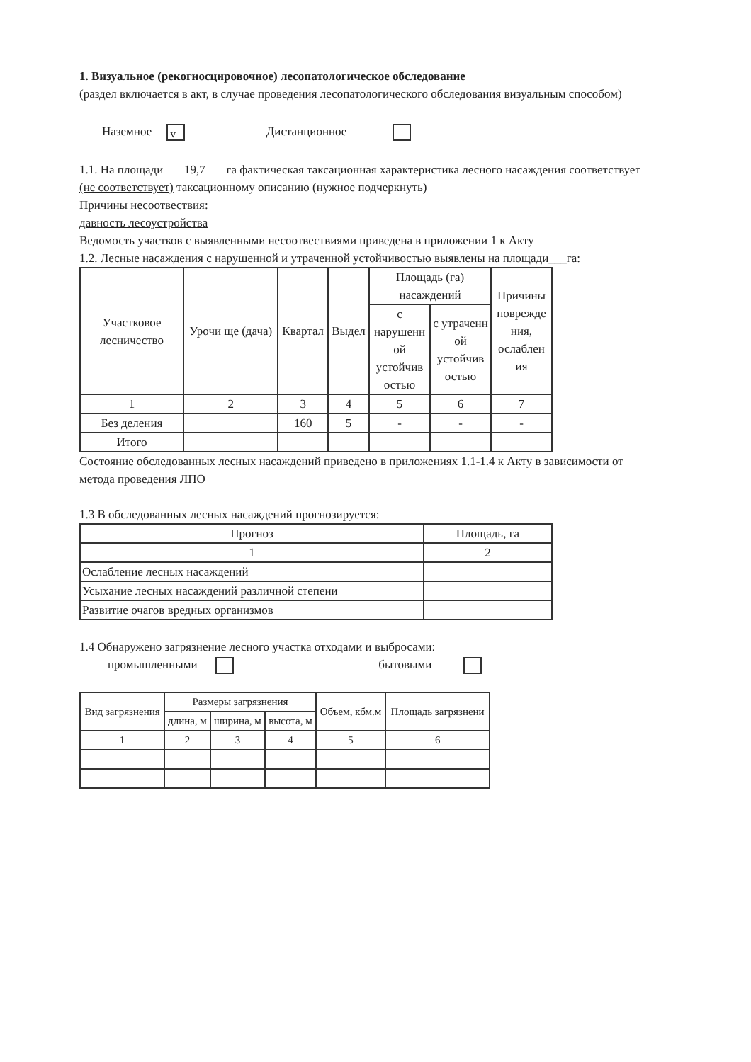1. Визуальное (рекогносцировочное) лесопатологическое обследование
(раздел включается в акт, в случае проведения лесопатологического обследования визуальным способом)
Наземное v Дистанционное
1.1. На площади 19,7 га фактическая таксационная характеристика лесного насаждения соответствует (не соответствует) таксационному описанию (нужное подчеркнуть)
Причины несоотвествия:
давность лесоустройства
Ведомость участков с выявленными несоотвествиями приведена в приложении 1 к Акту
1.2. Лесные насаждения с нарушенной и утраченной устойчивостью выявлены на площади___га:
| Участковое лесничество | Урочи ще (дача) | Квартал | Выдел | Площадь (га) насаждений | | Причины поврежде ния, ослаблен ия |
| --- | --- | --- | --- | --- | --- | --- |
| | | | | с нарушенн ой устойчив остью | с утраченн ой устойчив остью | |
| 1 | 2 | 3 | 4 | 5 | 6 | 7 |
| Без деления | | 160 | 5 | - | - | - |
| Итого | | | | | | |
Состояние обследованных лесных насаждений приведено в приложениях 1.1-1.4 к Акту в зависимости от метода проведения ЛПО
1.3 В обследованных лесных насаждений прогнозируется:
| Прогноз | Площадь, га |
| --- | --- |
| 1 | 2 |
| Ослабление лесных насаждений | |
| Усыхание лесных насаждений различной степени | |
| Развитие очагов вредных организмов | |
1.4 Обнаружено загрязнение лесного участка отходами и выбросами:
промышленными бытовыми
| Вид загрязнения | Размеры загрязнения | | | Объем, кбм.м | Площадь загрязнени |
| --- | --- | --- | --- | --- | --- |
| | длина, м | ширина, м | высота, м | | |
| 1 | 2 | 3 | 4 | 5 | 6 |